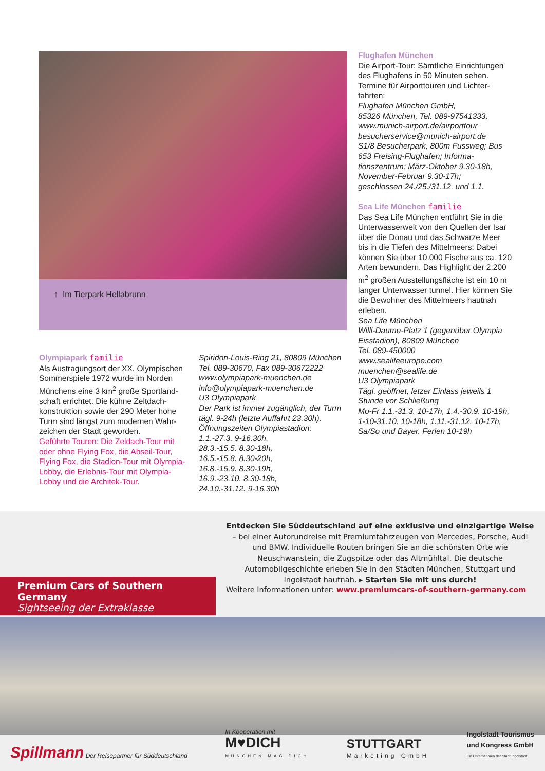↑ Im Tierpark Hellabrunn
Flughafen München
Die Airport-Tour: Sämtliche Einrichtungen des Flughafens in 50 Minuten sehen. Termine für Airporttouren und Lichter­fahrten:
Flughafen München GmbH,
85326 München, Tel. 089-97541333,
www.munich-airport.de/airporttour
besucherservice@munich-airport.de
S1/8 Besucherpark, 800m Fussweg; Bus 653 Freising-Flughafen; Informa­tionszentrum: März-Oktober 9.30-18h, November-Februar 9.30-17h;
geschlossen 24./25./31.12. und 1.1.
Sea Life München familie
Das Sea Life München entführt Sie in die Unterwasserwelt von den Quellen der Isar über die Donau und das Schwarze Meer bis in die Tiefen des Mittelmeers: Dabei können Sie über 10.000 Fische aus ca. 120 Arten bewundern. Das High­light der 2.200 m<sup>2</sup> großen Ausstellungs­fläche ist ein 10 m langer Unterwasser tunnel. Hier können Sie die Bewohner des Mittelmeers hautnah erleben.
Sea Life München
Willi-Daume-Platz 1 (gegenüber Olympia Eisstadion), 80809 München
Tel. 089-450000
www.sealifeeurope.com
muenchen@sealife.de
U3 Olympiapark
Tägl. geöffnet, letzer Einlass jeweils 1 Stunde vor Schließung
Mo-Fr 1.1.-31.3. 10-17h, 1.4.-30.9. 10-19h, 1-10-31.10. 10-18h, 1.11.-31.12. 10-17h, Sa/So und Bayer. Ferien 10-19h
Olympiapark familie
Als Austragungsort der XX. Olympischen Sommerspiele 1972 wurde im Norden Münchens eine 3 km<sup>2</sup> große Sportland­schaft errichtet. Die kühne Zeltdach­konstruktion sowie der 290 Meter hohe Turm sind längst zum modernen Wahr­zeichen der Stadt geworden.
Geführte Touren: Die Zeldach-Tour mit oder ohne Flying Fox, die Abseil-Tour, Flying Fox, die Stadion-Tour mit Olympia-Lobby, die Erlebnis-Tour mit Olympia-Lobby und die Architek-Tour.
Spiridon-Louis-Ring 21, 80809 München
Tel. 089-30670, Fax 089-30672222
www.olympiapark-muenchen.de
info@olympiapark-muenchen.de
U3 Olympiapark
Der Park ist immer zugänglich, der Turm tägl. 9-24h (letzte Auffahrt 23.30h).
Öffnungszeiten Olympiastadion:
1.1.-27.3. 9-16.30h,
28.3.-15.5. 8.30-18h,
16.5.-15.8. 8.30-20h,
16.8.-15.9. 8.30-19h,
16.9.-23.10. 8.30-18h,
24.10.-31.12. 9-16.30h
Entdecken Sie Süddeutschland auf eine exklusive und einzigartige Weise – bei einer Autorundreise mit Premiumfahrzeugen von Mercedes, Porsche, Audi und BMW. Individuelle Routen bringen Sie an die schönsten Orte wie Neuschwanstein, die Zugspitze oder das Altmühltal. Die deutsche Automobilgeschichte erleben Sie in den Städten München, Stuttgart und Ingolstadt hautnah. ▸ Starten Sie mit uns durch!
Premium Cars of Southern Germany
Sightseeing der Extraklasse
Weitere Informationen unter: www.premiumcars-of-southern-germany.com
Spillmann Der Reisepartner für Süddeutschland
In Kooperation mit
M♥DICH
MÜNCHEN MAG DICH
STUTTGART
Marketing GmbH
Ingolstadt Tourismus
und Kongress GmbH
Ein Unternehmen der Stadt Ingolstadt